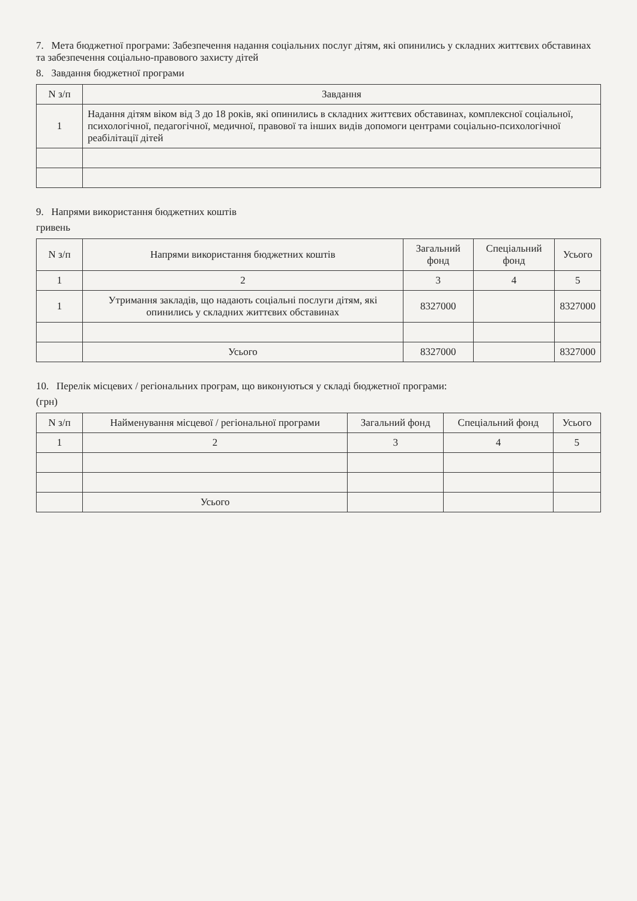7. Мета бюджетної програми: Забезпечення надання соціальних послуг дітям, які опинились у складних життєвих обставинах та забезпечення соціально-правового захисту дітей
8. Завдання бюджетної програми
| N з/п | Завдання |
| --- | --- |
| 1 | Надання дітям віком від 3 до 18 років, які опинились в складних життєвих обставинах, комплексної соціальної, психологічної, педагогічної, медичної, правової та інших видів допомоги центрами соціально-психологічної реабілітації дітей |
9. Напрями використання бюджетних коштів
гривень
| N з/п | Напрями використання бюджетних коштів | Загальний фонд | Спеціальний фонд | Усього |
| --- | --- | --- | --- | --- |
| 1 | 2 | 3 | 4 | 5 |
| 1 | Утримання закладів, що надають соціальні послуги дітям, які опинились у складних життєвих обставинах | 8327000 | | 8327000 |
| | Усього | 8327000 | | 8327000 |
10. Перелік місцевих / регіональних програм, що виконуються у складі бюджетної програми:
(грн)
| N з/п | Найменування місцевої / регіональної програми | Загальний фонд | Спеціальний фонд | Усього |
| --- | --- | --- | --- | --- |
| 1 | 2 | 3 | 4 | 5 |
| | Усього | | | |